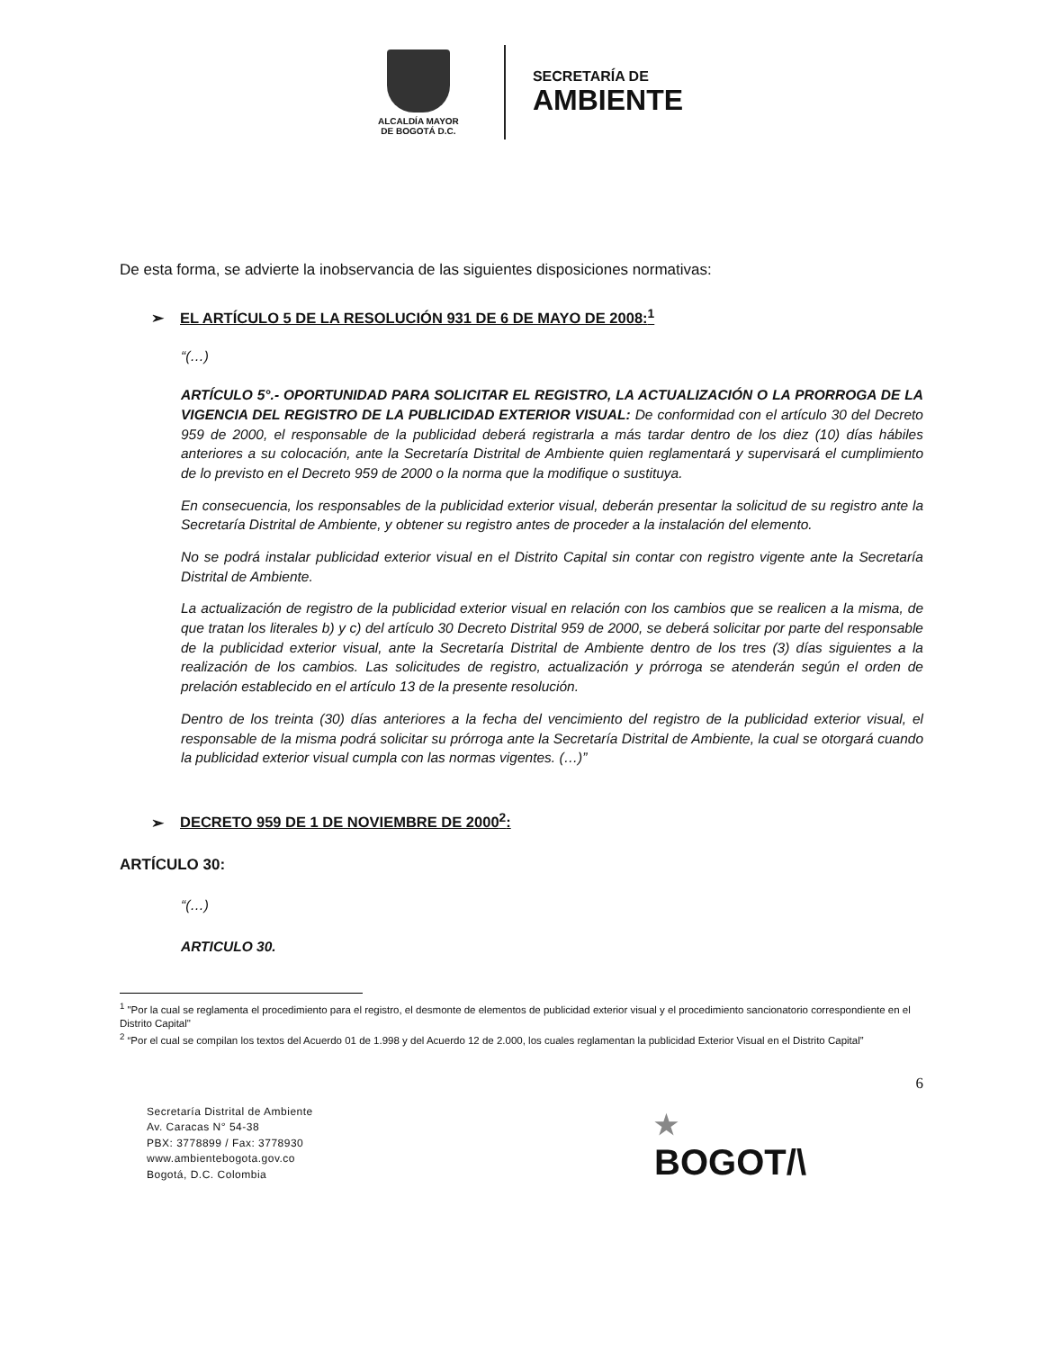ALCALDÍA MAYOR
DE BOGOTÁ D.C.
SECRETARÍA DE
AMBIENTE
De esta forma, se advierte la inobservancia de las siguientes disposiciones normativas:
➢ EL ARTÍCULO 5 DE LA RESOLUCIÓN 931 DE 6 DE MAYO DE 2008:<sup>1</sup>
“(…)
ARTÍCULO 5°.- OPORTUNIDAD PARA SOLICITAR EL REGISTRO, LA ACTUALIZACIÓN O LA PRORROGA DE LA VIGENCIA DEL REGISTRO DE LA PUBLICIDAD EXTERIOR VISUAL: De conformidad con el artículo 30 del Decreto 959 de 2000, el responsable de la publicidad deberá registrarla a más tardar dentro de los diez (10) días hábiles anteriores a su colocación, ante la Secretaría Distrital de Ambiente quien reglamentará y supervisará el cumplimiento de lo previsto en el Decreto 959 de 2000 o la norma que la modifique o sustituya.
En consecuencia, los responsables de la publicidad exterior visual, deberán presentar la solicitud de su registro ante la Secretaría Distrital de Ambiente, y obtener su registro antes de proceder a la instalación del elemento.
No se podrá instalar publicidad exterior visual en el Distrito Capital sin contar con registro vigente ante la Secretaría Distrital de Ambiente.
La actualización de registro de la publicidad exterior visual en relación con los cambios que se realicen a la misma, de que tratan los literales b) y c) del artículo 30 Decreto Distrital 959 de 2000, se deberá solicitar por parte del responsable de la publicidad exterior visual, ante la Secretaría Distrital de Ambiente dentro de los tres (3) días siguientes a la realización de los cambios. Las solicitudes de registro, actualización y prórroga se atenderán según el orden de prelación establecido en el artículo 13 de la presente resolución.
Dentro de los treinta (30) días anteriores a la fecha del vencimiento del registro de la publicidad exterior visual, el responsable de la misma podrá solicitar su prórroga ante la Secretaría Distrital de Ambiente, la cual se otorgará cuando la publicidad exterior visual cumpla con las normas vigentes. (…)”
➢ DECRETO 959 DE 1 DE NOVIEMBRE DE 2000<sup>2</sup>:
ARTÍCULO 30:
“(…)
ARTICULO 30.
<sup>1</sup> "Por la cual se reglamenta el procedimiento para el registro, el desmonte de elementos de publicidad exterior visual y el procedimiento sancionatorio correspondiente en el Distrito Capital"
<sup>2</sup> “Por el cual se compilan los textos del Acuerdo 01 de 1.998 y del Acuerdo 12 de 2.000, los cuales reglamentan la publicidad Exterior Visual en el Distrito Capital”
6
Secretaría Distrital de Ambiente
Av. Caracas N° 54-38
PBX: 3778899 / Fax: 3778930
www.ambientebogota.gov.co
Bogotá, D.C. Colombia
★
BOGOT/\